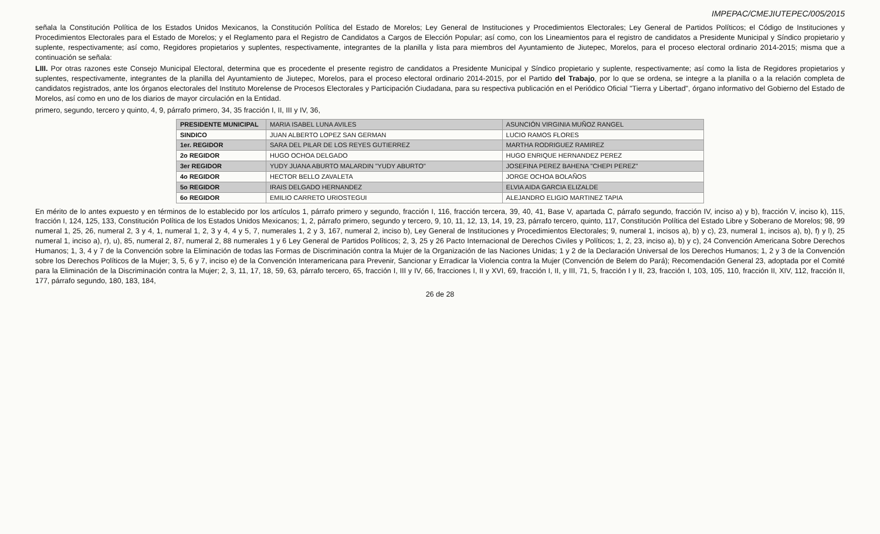IMPEPAC/CMEJIUTEPEC/005/2015
señala la Constitución Política de los Estados Unidos Mexicanos, la Constitución Política del Estado de Morelos; Ley General de Instituciones y Procedimientos Electorales; Ley General de Partidos Políticos; el Código de Instituciones y Procedimientos Electorales para el Estado de Morelos; y el Reglamento para el Registro de Candidatos a Cargos de Elección Popular; así como, con los Lineamientos para el registro de candidatos a Presidente Municipal y Síndico propietario y suplente, respectivamente; así como, Regidores propietarios y suplentes, respectivamente, integrantes de la planilla y lista para miembros del Ayuntamiento de Jiutepec, Morelos, para el proceso electoral ordinario 2014-2015; misma que a continuación se señala:
LIII. Por otras razones este Consejo Municipal Electoral, determina que es procedente el presente registro de candidatos a Presidente Municipal y Síndico propietario y suplente, respectivamente; así como la lista de Regidores propietarios y suplentes, respectivamente, integrantes de la planilla del Ayuntamiento de Jiutepec, Morelos, para el proceso electoral ordinario 2014-2015, por el Partido del Trabajo, por lo que se ordena, se integre a la planilla o a la relación completa de candidatos registrados, ante los órganos electorales del Instituto Morelense de Procesos Electorales y Participación Ciudadana, para su respectiva publicación en el Periódico Oficial "Tierra y Libertad", órgano informativo del Gobierno del Estado de Morelos, así como en uno de los diarios de mayor circulación en la Entidad.
primero, segundo, tercero y quinto, 4, 9, párrafo primero, 34, 35 fracción I, II, III y IV, 36,
| PRESIDENTE MUNICIPAL | MARIA ISABEL LUNA AVILES | ASUNCIÓN VIRGINIA MUÑOZ RANGEL |
| SINDICO | JUAN ALBERTO LOPEZ SAN GERMAN | LUCIO RAMOS FLORES |
| 1er. REGIDOR | SARA DEL PILAR DE LOS REYES GUTIERREZ | MARTHA RODRIGUEZ RAMIREZ |
| 2o REGIDOR | HUGO OCHOA DELGADO | HUGO ENRIQUE HERNANDEZ PEREZ |
| 3er REGIDOR | YUDY JUANA ABURTO MALARDIN "YUDY ABURTO" | JOSEFINA PEREZ BAHENA "CHEPI PEREZ" |
| 4o REGIDOR | HECTOR BELLO ZAVALETA | JORGE OCHOA BOLAÑOS |
| 5o REGIDOR | IRAIS DELGADO HERNANDEZ | ELVIA AIDA GARCIA ELIZALDE |
| 6o REGIDOR | EMILIO CARRETO URIOSTEGUI | ALEJANDRO ELIGIO MARTINEZ TAPIA |
En mérito de lo antes expuesto y en términos de lo establecido por los artículos 1, párrafo primero y segundo, fracción I, 116, fracción tercera, 39, 40, 41, Base V, apartada C, párrafo segundo, fracción IV, inciso a) y b), fracción V, inciso k), 115, fracción I, 124, 125, 133, Constitución Política de los Estados Unidos Mexicanos; 1, 2, párrafo primero, segundo y tercero, 9, 10, 11, 12, 13, 14, 19, 23, párrafo tercero, quinto, 117, Constitución Política del Estado Libre y Soberano de Morelos; 98, 99 numeral 1, 25, 26, numeral 2, 3 y 4, 1, numeral 1, 2, 3 y 4, 4 y 5, 7, numerales 1, 2 y 3, 167, numeral 2, inciso b), Ley General de Instituciones y Procedimientos Electorales; 9, numeral 1, incisos a), b) y c), 23, numeral 1, incisos a), b), f) y l), 25 numeral 1, inciso a), r), u), 85, numeral 2, 87, numeral 2, 88 numerales 1 y 6 Ley General de Partidos Políticos; 2, 3, 25 y 26 Pacto Internacional de Derechos Civiles y Políticos; 1, 2, 23, inciso a), b) y c), 24 Convención Americana Sobre Derechos Humanos; 1, 3, 4 y 7 de la Convención sobre la Eliminación de todas las Formas de Discriminación contra la Mujer de la Organización de las Naciones Unidas; 1 y 2 de la Declaración Universal de los Derechos Humanos; 1, 2 y 3 de la Convención sobre los Derechos Políticos de la Mujer; 3, 5, 6 y 7, inciso e) de la Convención Interamericana para Prevenir, Sancionar y Erradicar la Violencia contra la Mujer (Convención de Belem do Pará); Recomendación General 23, adoptada por el Comité para la Eliminación de la Discriminación contra la Mujer; 2, 3, 11, 17, 18, 59, 63, párrafo tercero, 65, fracción I, III y IV, 66, fracciones I, II y XVI, 69, fracción I, II, y III, 71, 5, fracción I y II, 23, fracción I, 103, 105, 110, fracción II, XIV, 112, fracción II, 177, párrafo segundo, 180, 183, 184,
26 de 28